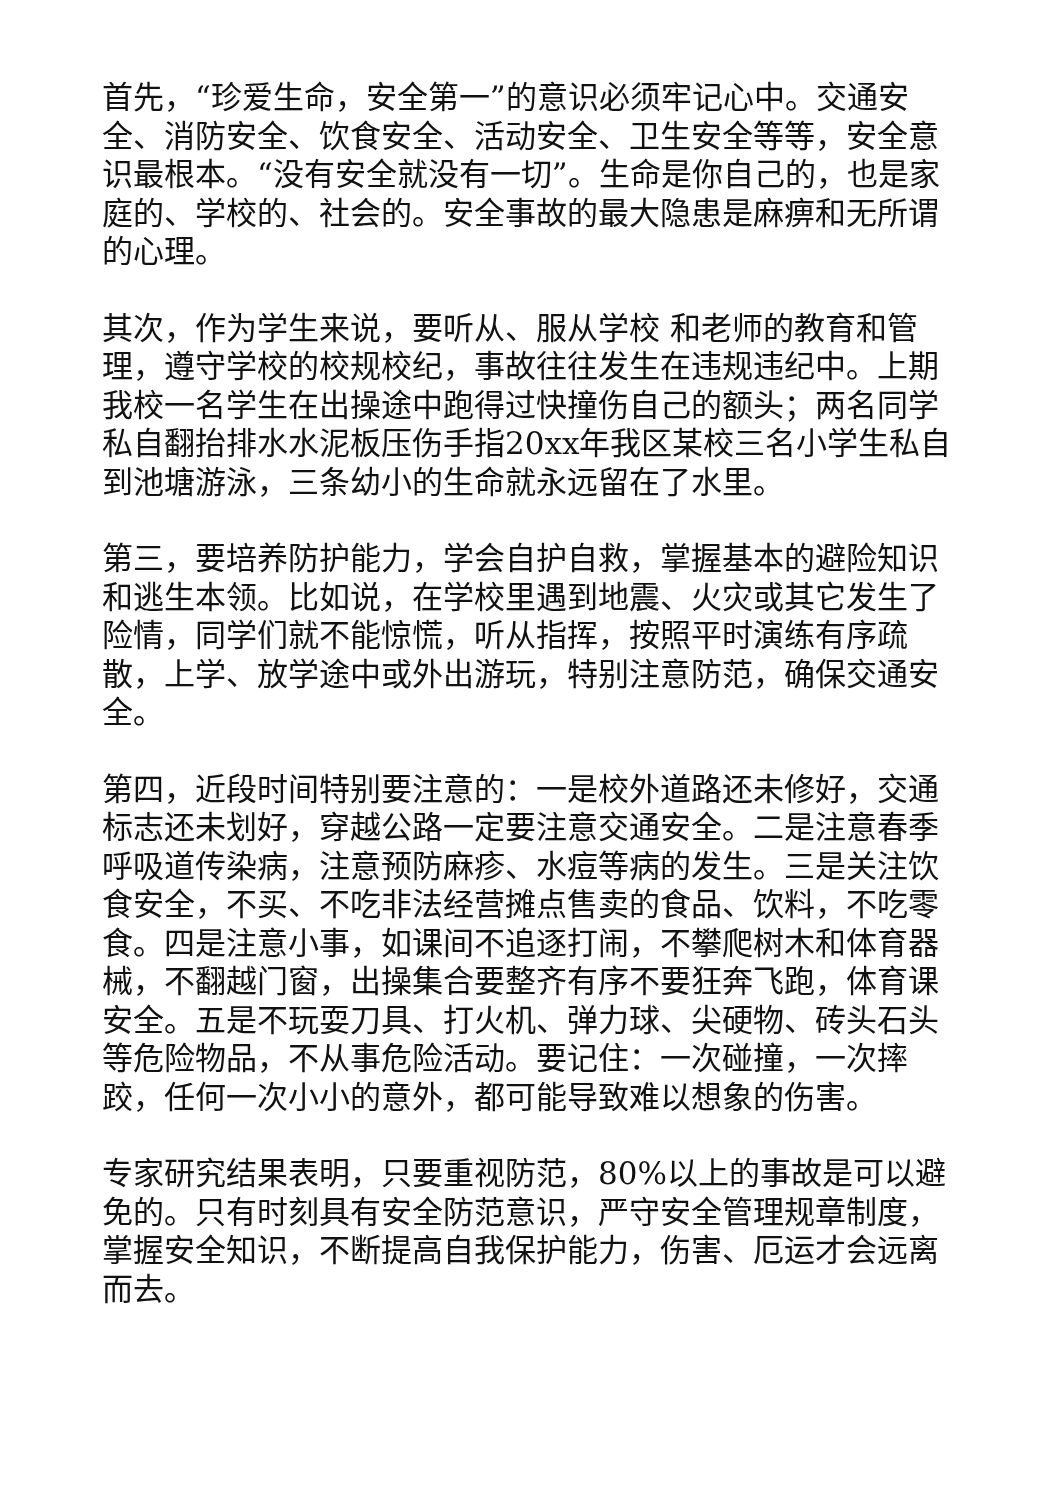首先，“珍爱生命，安全第一”的意识必须牢记心中。交通安全、消防安全、饮食安全、活动安全、卫生安全等等，安全意识最根本。“没有安全就没有一切”。生命是你自己的，也是家庭的、学校的、社会的。安全事故的最大隐患是麻痹和无所谓的心理。
其次，作为学生来说，要听从、服从学校 和老师的教育和管理，遵守学校的校规校纪，事故往往发生在违规违纪中。上期我校一名学生在出操途中跑得过快撞伤自己的额头；两名同学私自翻抬排水水泥板压伤手指20xx年我区某校三名小学生私自到池塘游泳，三条幼小的生命就永远留在了水里。
第三，要培养防护能力，学会自护自救，掌握基本的避险知识和逃生本领。比如说，在学校里遇到地震、火灾或其它发生了险情，同学们就不能惊慌，听从指挥，按照平时演练有序疏散，上学、放学途中或外出游玩，特别注意防范，确保交通安全。
第四，近段时间特别要注意的：一是校外道路还未修好，交通标志还未划好，穿越公路一定要注意交通安全。二是注意春季呼吸道传染病，注意预防麻疹、水痘等病的发生。三是关注饮食安全，不买、不吃非法经营摊点售卖的食品、饮料，不吃零食。四是注意小事，如课间不追逐打闹，不攀爬树木和体育器械，不翻越门窗，出操集合要整齐有序不要狂奔飞跑，体育课安全。五是不玩耍刀具、打火机、弹力球、尖硬物、砖头石头等危险物品，不从事危险活动。要记住：一次碰撞，一次摔跤，任何一次小小的意外，都可能导致难以想象的伤害。
专家研究结果表明，只要重视防范，80%以上的事故是可以避免的。只有时刻具有安全防范意识，严守安全管理规章制度，掌握安全知识，不断提高自我保护能力，伤害、厄运才会远离而去。